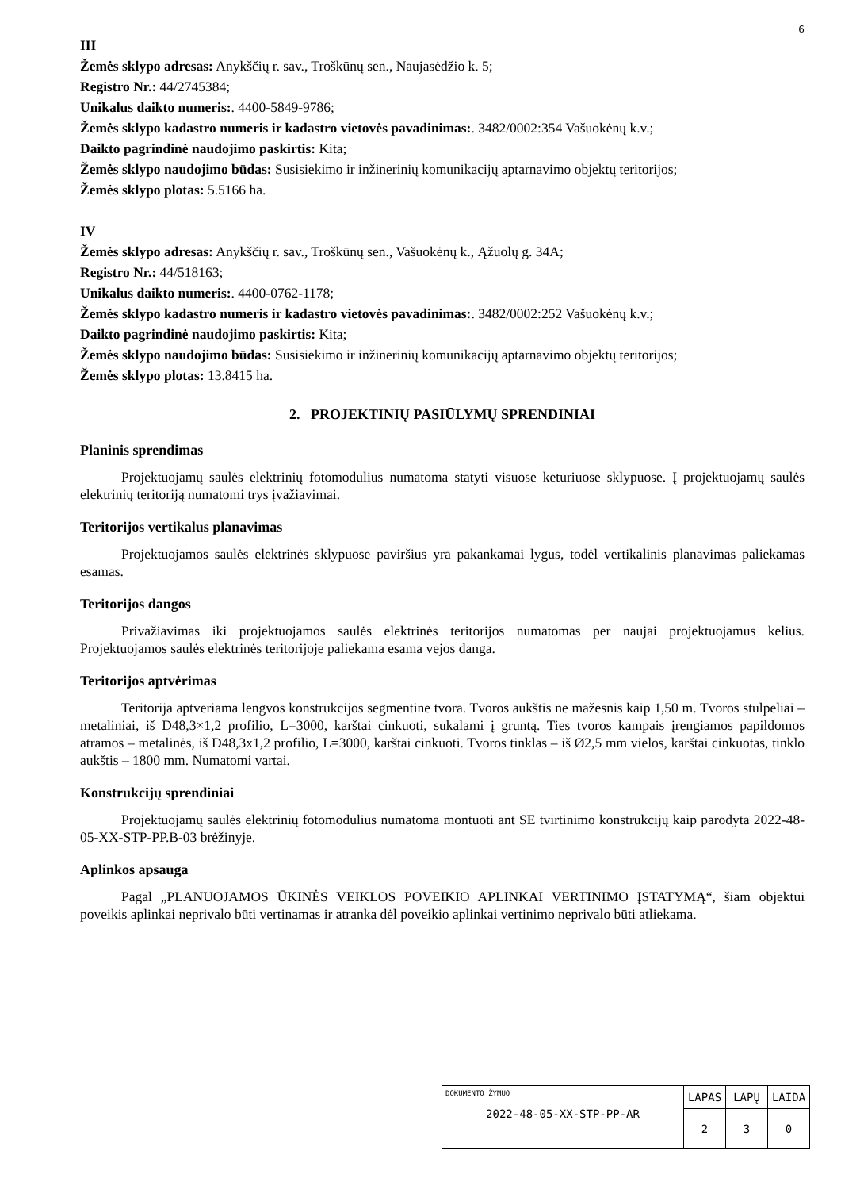6
III
Žemės sklypo adresas: Anykščių r. sav., Troškūnų sen., Naujasėdžio k. 5;
Registro Nr.: 44/2745384;
Unikalus daikto numeris:. 4400-5849-9786;
Žemės sklypo kadastro numeris ir kadastro vietovės pavadinimas:. 3482/0002:354 Vašuokėnų k.v.;
Daikto pagrindinė naudojimo paskirtis: Kita;
Žemės sklypo naudojimo būdas: Susisiekimo ir inžinerinių komunikacijų aptarnavimo objektų teritorijos;
Žemės sklypo plotas: 5.5166 ha.
IV
Žemės sklypo adresas: Anykščių r. sav., Troškūnų sen., Vašuokėnų k., Ąžuolų g. 34A;
Registro Nr.: 44/518163;
Unikalus daikto numeris:. 4400-0762-1178;
Žemės sklypo kadastro numeris ir kadastro vietovės pavadinimas:. 3482/0002:252 Vašuokėnų k.v.;
Daikto pagrindinė naudojimo paskirtis: Kita;
Žemės sklypo naudojimo būdas: Susisiekimo ir inžinerinių komunikacijų aptarnavimo objektų teritorijos;
Žemės sklypo plotas: 13.8415 ha.
2. PROJEKTINIŲ PASIŪLYMŲ SPRENDINIAI
Planinis sprendimas
Projektuojamų saulės elektrinių fotomodulius numatoma statyti visuose keturiuose sklypuose. Į projektuojamų saulės elektrinių teritoriją numatomi trys įvažiavimai.
Teritorijos vertikalus planavimas
Projektuojamos saulės elektrinės sklypuose paviršius yra pakankamai lygus, todėl vertikalinis planavimas paliekamas esamas.
Teritorijos dangos
Privažiavimas iki projektuojamos saulės elektrinės teritorijos numatomas per naujai projektuojamus kelius. Projektuojamos saulės elektrinės teritorijoje paliekama esama vejos danga.
Teritorijos aptvėrimas
Teritorija aptveriama lengvos konstrukcijos segmentine tvora. Tvoros aukštis ne mažesnis kaip 1,50 m. Tvoros stulpeliai – metaliniai, iš D48,3×1,2 profilio, L=3000, karštai cinkuoti, sukalami į gruntą. Ties tvoros kampais įrengiamos papildomos atramos – metalinės, iš D48,3x1,2 profilio, L=3000, karštai cinkuoti. Tvoros tinklas – iš Ø2,5 mm vielos, karštai cinkuotas, tinklo aukštis – 1800 mm. Numatomi vartai.
Konstrukcijų sprendiniai
Projektuojamų saulės elektrinių fotomodulius numatoma montuoti ant SE tvirtinimo konstrukcijų kaip parodyta 2022-48-05-XX-STP-PP.B-03 brėžinyje.
Aplinkos apsauga
Pagal „PLANUOJAMOS ŪKINĖS VEIKLOS POVEIKIO APLINKAI VERTINIMO ĮSTATYMĄ“, šiam objektui poveikis aplinkai neprivalo būti vertinamas ir atranka dėl poveikio aplinkai vertinimo neprivalo būti atliekama.
| DOKUMENTO ŽYMUO 2022-48-05-XX-STP-PP-AR | LAPAS | LAPŲ | LAIDA |
| | 2 | 3 | 0 |